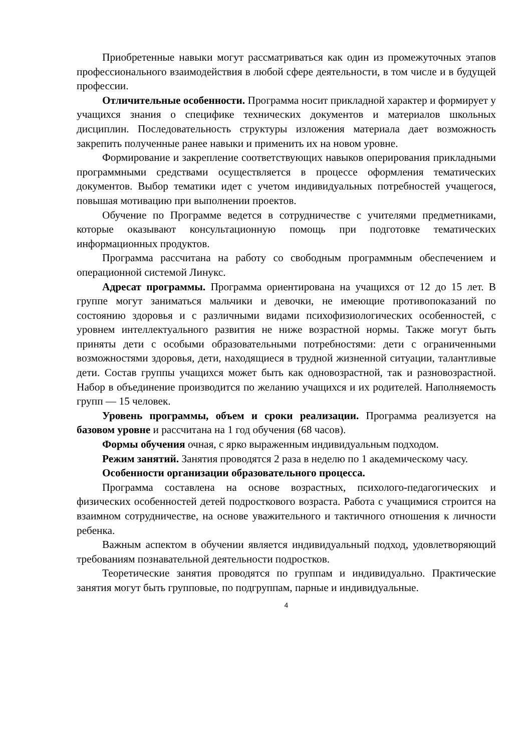Приобретенные навыки могут рассматриваться как один из промежуточных этапов профессионального взаимодействия в любой сфере деятельности, в том числе и в будущей профессии.
Отличительные особенности. Программа носит прикладной характер и формирует у учащихся знания о специфике технических документов и материалов школьных дисциплин. Последовательность структуры изложения материала дает возможность закрепить полученные ранее навыки и применить их на новом уровне.
Формирование и закрепление соответствующих навыков оперирования прикладными программными средствами осуществляется в процессе оформления тематических документов. Выбор тематики идет с учетом индивидуальных потребностей учащегося, повышая мотивацию при выполнении проектов.
Обучение по Программе ведется в сотрудничестве с учителями предметниками, которые оказывают консультационную помощь при подготовке тематических информационных продуктов.
Программа рассчитана на работу со свободным программным обеспечением и операционной системой Линукс.
Адресат программы. Программа ориентирована на учащихся от 12 до 15 лет. В группе могут заниматься мальчики и девочки, не имеющие противопоказаний по состоянию здоровья и с различными видами психофизиологических особенностей, с уровнем интеллектуального развития не ниже возрастной нормы. Также могут быть приняты дети с особыми образовательными потребностями: дети с ограниченными возможностями здоровья, дети, находящиеся в трудной жизненной ситуации, талантливые дети. Состав группы учащихся может быть как одновозрастной, так и разновозрастной. Набор в объединение производится по желанию учащихся и их родителей. Наполняемость групп — 15 человек.
Уровень программы, объем и сроки реализации. Программа реализуется на базовом уровне и рассчитана на 1 год обучения (68 часов).
Формы обучения очная, с ярко выраженным индивидуальным подходом.
Режим занятий. Занятия проводятся 2 раза в неделю по 1 академическому часу.
Особенности организации образовательного процесса.
Программа составлена на основе возрастных, психолого-педагогических и физических особенностей детей подросткового возраста. Работа с учащимися строится на взаимном сотрудничестве, на основе уважительного и тактичного отношения к личности ребенка.
Важным аспектом в обучении является индивидуальный подход, удовлетворяющий требованиям познавательной деятельности подростков.
Теоретические занятия проводятся по группам и индивидуально. Практические занятия могут быть групповые, по подгруппам, парные и индивидуальные.
4